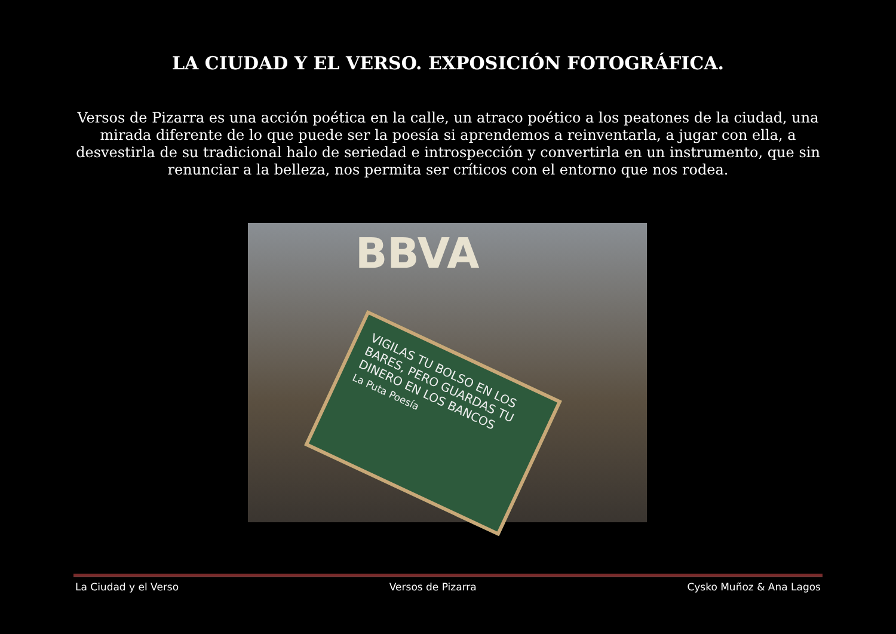LA CIUDAD Y EL VERSO. EXPOSICIÓN FOTOGRÁFICA.
Versos de Pizarra es una acción poética en la calle, un atraco poético a los peatones de la ciudad, una mirada diferente de lo que puede ser la poesía si aprendemos a reinventarla, a jugar con ella, a desvestirla de su tradicional halo de seriedad e introspección y convertirla en un instrumento, que sin renunciar a la belleza, nos permita ser críticos con el entorno que nos rodea.
BBVA
VIGILAS TU BOLSO EN LOS BARES, PERO GUARDAS TU DINERO EN LOS BANCOS
La Puta Poesía
La Ciudad y el Verso Versos de Pizarra Cysko Muñoz & Ana Lagos